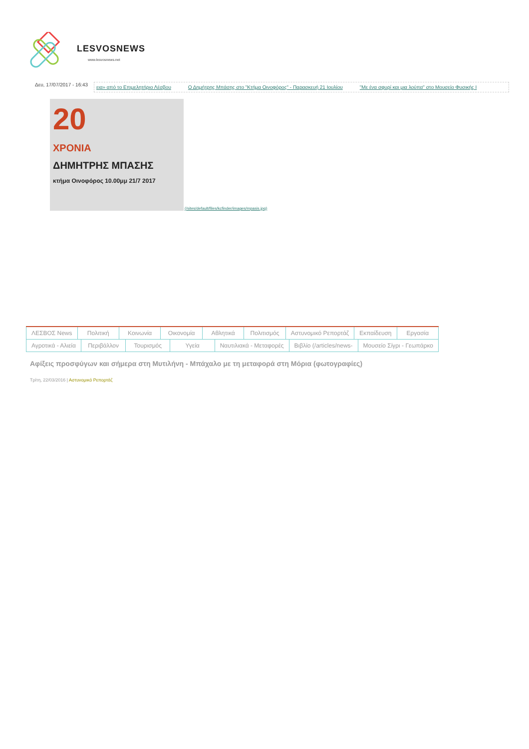LESVOSNEWS
www.lesvosnews.net
Δευ, 17/07/2017 - 16:43
εια» από το Επιμελητήριο Λέσβου Ο Δημήτρης Μπάσης στο "Κτήμα Οινοφόρος" - Παρασκευή 21 Ιουλίου "Με ένα σφυρί και μια λούπα" στο Μουσείο Φυσικής Ι
20
ΧΡΟΝΙΑ
ΔΗΜΗΤΡΗΣ ΜΠΑΣΗΣ
κτήμα Οινοφόρος 10.00μμ 21/7 2017
(/sites/default/files/kcfinder/images/mpasis.jpg)
ΛΕΣΒΟΣ News Πολιτική Κοινωνία Οικονομία Αθλητικά Πολιτισμός Αστυνομικό Ρεπορτάζ Εκπαίδευση Εργασία
Αγροτικά - Αλιεία Περιβάλλον Τουρισμός Υγεία Ναυτιλιακά - Μεταφορές Βιβλίο (/articles/news- Μουσείο Σίγρι - Γεωπάρκο
Αφίξεις προσφύγων και σήμερα στη Μυτιλήνη - Μπάχαλο με τη μεταφορά στη Μόρια (φωτογραφίες)
Τρίτη, 22/03/2016 | Αστυνομικό Ρεπορτάζ